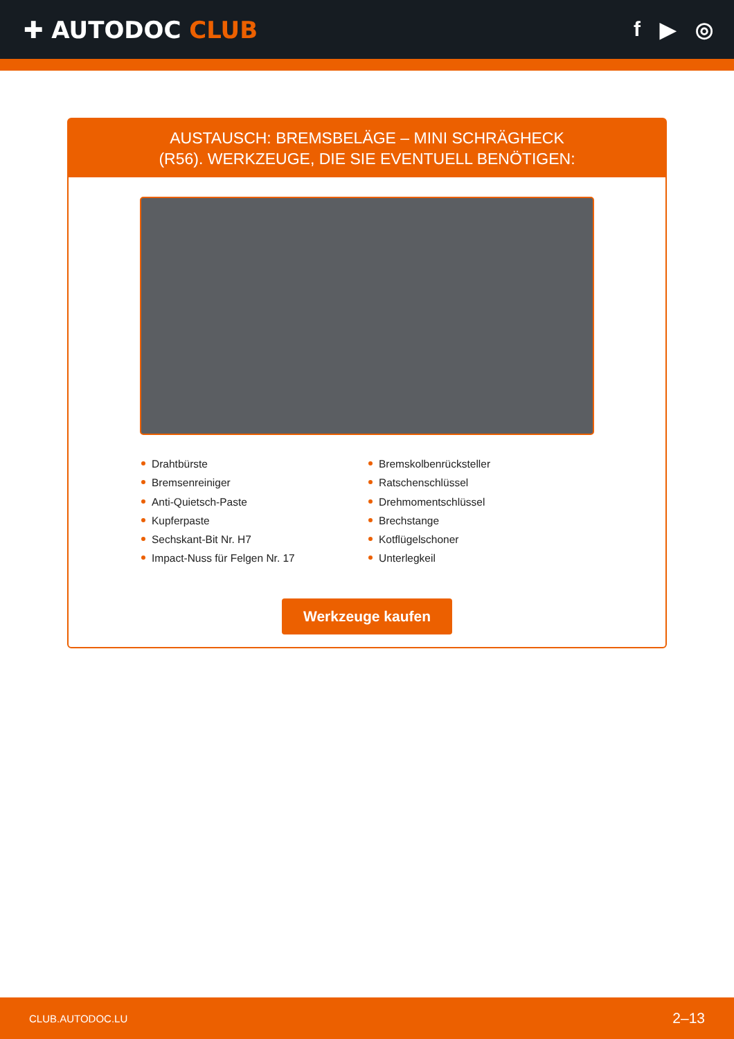✚ AUTODOC CLUB f ▶ ◎
AUSTAUSCH: BREMSBELÄGE – MINI SCHRÄGHECK
(R56). WERKZEUGE, DIE SIE EVENTUELL BENÖTIGEN:
Drahtbürste
Bremsenreiniger
Anti-Quietsch-Paste
Kupferpaste
Sechskant-Bit Nr. H7
Impact-Nuss für Felgen Nr. 17
Bremskolbenrücksteller
Ratschenschlüssel
Drehmomentschlüssel
Brechstange
Kotflügelschoner
Unterlegkeil
Werkzeuge kaufen
CLUB.AUTODOC.LU 2–13